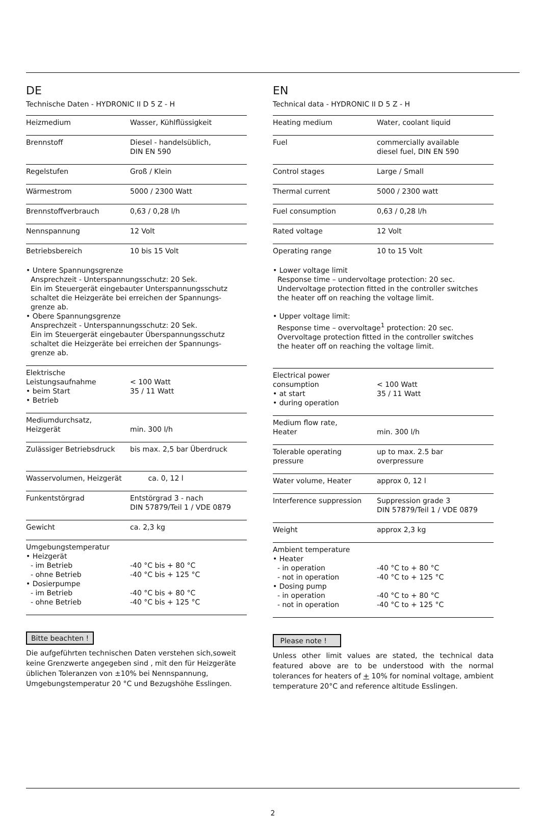DE
Technische Daten - HYDRONIC II D 5 Z - H
| Heizmedium | Wasser, Kühlflüssigkeit |
| Brennstoff | Diesel - handelsüblich, DIN EN 590 |
| Regelstufen | Groß / Klein |
| Wärmestrom | 5000 / 2300 Watt |
| Brennstoffverbrauch | 0,63 / 0,28 l/h |
| Nennspannung | 12 Volt |
| Betriebsbereich | 10 bis 15 Volt |
| • Untere Spannungsgrenze Ansprechzeit - Unterspannungsschutz: 20 Sek. Ein im Steuergerät eingebauter Unterspannungsschutz schaltet die Heizgeräte bei erreichen der Spannungs- grenze ab. • Obere Spannungsgrenze Ansprechzeit - Unterspannungsschutz: 20 Sek. Ein im Steuergerät eingebauter Überspannungsschutz schaltet die Heizgeräte bei erreichen der Spannungs- grenze ab. | |
| Elektrische Leistungsaufnahme • beim Start • Betrieb | < 100 Watt 35 / 11 Watt |
| Mediumdurchsatz, Heizgerät | min. 300 l/h |
| Zulässiger Betriebsdruck | bis max. 2,5 bar Überdruck |
| Wasservolumen, Heizgerät | ca. 0, 12 l |
| Funkentstörgrad | Entstörgrad 3 - nach DIN 57879/Teil 1 / VDE 0879 |
| Gewicht | ca. 2,3 kg |
| Umgebungstemperatur • Heizgerät - im Betrieb - ohne Betrieb • Dosierpumpe - im Betrieb - ohne Betrieb | -40 °C bis + 80 °C -40 °C bis + 125 °C -40 °C bis + 80 °C -40 °C bis + 125 °C |
Bitte beachten !
Die aufgeführten technischen Daten verstehen sich,soweit keine Grenzwerte angegeben sind , mit den für Heizgeräte üblichen Toleranzen von ±10% bei Nennspannung, Umgebungstemperatur 20 °C und Bezugshöhe Esslingen.
EN
Technical data - HYDRONIC II D 5 Z - H
| Heating medium | Water, coolant liquid |
| Fuel | commercially available diesel fuel, DIN EN 590 |
| Control stages | Large / Small |
| Thermal current | 5000 / 2300 watt |
| Fuel consumption | 0,63 / 0,28 l/h |
| Rated voltage | 12 Volt |
| Operating range | 10 to 15 Volt |
| • Lower voltage limit Response time – undervoltage protection: 20 sec. Undervoltage protection fitted in the controller switches the heater off on reaching the voltage limit. • Upper voltage limit: Response time – overvoltage<sup>1</sup> protection: 20 sec. Overvoltage protection fitted in the controller switches the heater off on reaching the voltage limit. | |
| Electrical power consumption • at start • during operation | < 100 Watt 35 / 11 Watt |
| Medium flow rate, Heater | min. 300 l/h |
| Tolerable operating pressure | up to max. 2.5 bar overpressure |
| Water volume, Heater | approx 0, 12 l |
| Interference suppression | Suppression grade 3 DIN 57879/Teil 1 / VDE 0879 |
| Weight | approx 2,3 kg |
| Ambient temperature • Heater - in operation - not in operation • Dosing pump - in operation - not in operation | -40 °C to + 80 °C -40 °C to + 125 °C -40 °C to + 80 °C -40 °C to + 125 °C |
Please note !
Unless other limit values are stated, the technical data featured above are to be understood with the normal tolerances for heaters of + 10% for nominal voltage, ambient temperature 20°C and reference altitude Esslingen.
2